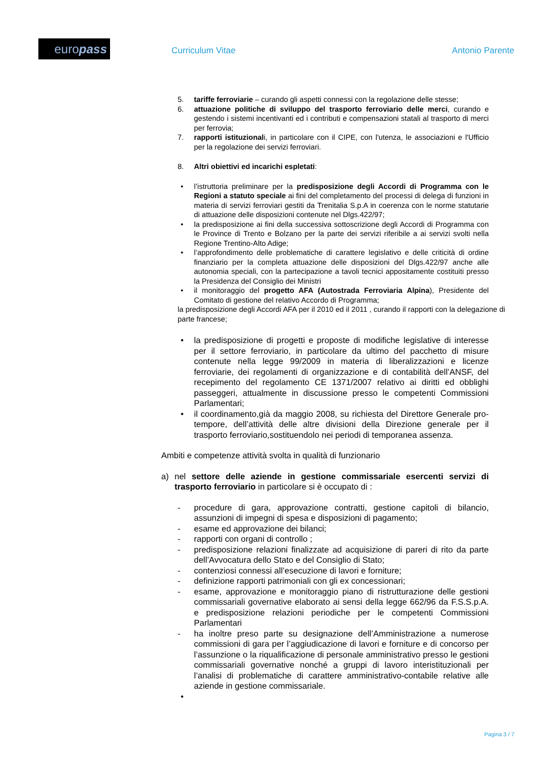europass Curriculum Vitae Antonio Parente
5. tariffe ferroviarie – curando gli aspetti connessi con la regolazione delle stesse;
6. attuazione politiche di sviluppo del trasporto ferroviario delle merci, curando e gestendo i sistemi incentivanti ed i contributi e compensazioni statali al trasporto di merci per ferrovia;
7. rapporti istituzionali, in particolare con il CIPE, con l'utenza, le associazioni e l'Ufficio per la regolazione dei servizi ferroviari.
8. Altri obiettivi ed incarichi espletati:
• l’istruttoria preliminare per la predisposizione degli Accordi di Programma con le Regioni a statuto speciale ai fini del completamento del processi di delega di funzioni in materia di servizi ferroviari gestiti da Trenitalia S.p.A in coerenza con le norme statutarie di attuazione delle disposizioni contenute nel Dlgs.422/97;
• la predisposizione ai fini della successiva sottoscrizione degli Accordi di Programma con le Province di Trento e Bolzano per la parte dei servizi riferibile a ai servizi svolti nella Regione Trentino-Alto Adige;
• l’approfondimento delle problematiche di carattere legislativo e delle criticità di ordine finanziario per la completa attuazione delle disposizioni del Dlgs.422/97 anche alle autonomia speciali, con la partecipazione a tavoli tecnici appositamente costituiti presso la Presidenza del Consiglio dei Ministri
• il monitoraggio del progetto AFA (Autostrada Ferroviaria Alpina), Presidente del Comitato di gestione del relativo Accordo di Programma;
la predisposizione degli Accordi AFA per il 2010 ed il 2011 , curando il rapporti con la delegazione di parte francese;
• la predisposizione di progetti e proposte di modifiche legislative di interesse per il settore ferroviario, in particolare da ultimo del pacchetto di misure contenute nella legge 99/2009 in materia di liberalizzazioni e licenze ferroviarie, dei regolamenti di organizzazione e di contabilità dell’ANSF, del recepimento del regolamento CE 1371/2007 relativo ai diritti ed obblighi passeggeri, attualmente in discussione presso le competenti Commissioni Parlamentari;
• il coordinamento,già da maggio 2008, su richiesta del Direttore Generale pro-tempore, dell’attività delle altre divisioni della Direzione generale per il trasporto ferroviario,sostituendolo nei periodi di temporanea assenza.
Ambiti e competenze attività svolta in qualità di funzionario
a) nel settore delle aziende in gestione commissariale esercenti servizi di trasporto ferroviario in particolare si è occupato di :
- procedure di gara, approvazione contratti, gestione capitoli di bilancio, assunzioni di impegni di spesa e disposizioni di pagamento;
- esame ed approvazione dei bilanci;
- rapporti con organi di controllo ;
- predisposizione relazioni finalizzate ad acquisizione di pareri di rito da parte dell’Avvocatura dello Stato e del Consiglio di Stato;
- contenziosi connessi all’esecuzione di lavori e forniture;
- definizione rapporti patrimoniali con gli ex concessionari;
- esame, approvazione e monitoraggio piano di ristrutturazione delle gestioni commissariali governative elaborato ai sensi della legge 662/96 da F.S.S.p.A. e predisposizione relazioni periodiche per le competenti Commissioni Parlamentari
- ha inoltre preso parte su designazione dell’Amministrazione a numerose commissioni di gara per l’aggiudicazione di lavori e forniture e di concorso per l’assunzione o la riqualificazione di personale amministrativo presso le gestioni commissariali governative nonché a gruppi di lavoro interistituzionali per l’analisi di problematiche di carattere amministrativo-contabile relative alle aziende in gestione commissariale.
•
Pagina 3 / 7